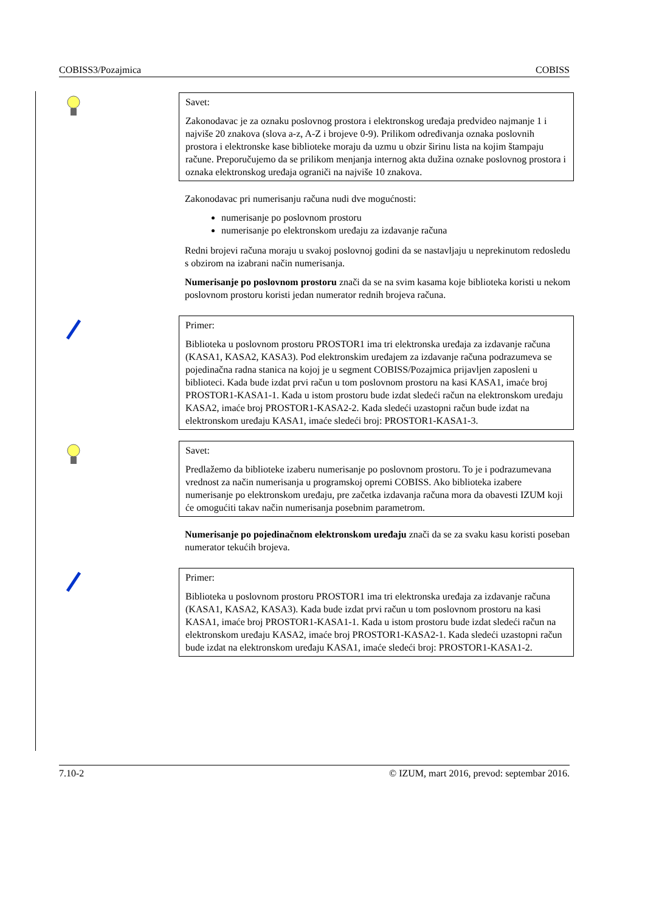COBISS3/Pozajmica COBISS
Savet:
Zakonodavac je za oznaku poslovnog prostora i elektronskog uređaja predvideo najmanje 1 i najviše 20 znakova (slova a-z, A-Z i brojeve 0-9). Prilikom određivanja oznaka poslovnih prostora i elektronske kase biblioteke moraju da uzmu u obzir širinu lista na kojim štampaju račune. Preporučujemo da se prilikom menjanja internog akta dužina oznake poslovnog prostora i oznaka elektronskog uređaja ograniči na najviše 10 znakova.
Zakonodavac pri numerisanju računa nudi dve mogućnosti:
numerisanje po poslovnom prostoru
numerisanje po elektronskom uređaju za izdavanje računa
Redni brojevi računa moraju u svakoj poslovnoj godini da se nastavljaju u neprekinutom redosledu s obzirom na izabrani način numerisanja.
Numerisanje po poslovnom prostoru znači da se na svim kasama koje biblioteka koristi u nekom poslovnom prostoru koristi jedan numerator rednih brojeva računa.
Primer:
Biblioteka u poslovnom prostoru PROSTOR1 ima tri elektronska uređaja za izdavanje računa (KASA1, KASA2, KASA3). Pod elektronskim uređajem za izdavanje računa podrazumeva se pojedinačna radna stanica na kojoj je u segment COBISS/Pozajmica prijavljen zaposleni u biblioteci. Kada bude izdat prvi račun u tom poslovnom prostoru na kasi KASA1, imaće broj PROSTOR1-KASA1-1. Kada u istom prostoru bude izdat sledeći račun na elektronskom uređaju KASA2, imaće broj PROSTOR1-KASA2-2. Kada sledeći uzastopni račun bude izdat na elektronskom uređaju KASA1, imaće sledeći broj: PROSTOR1-KASA1-3.
Savet:
Predlažemo da biblioteke izaberu numerisanje po poslovnom prostoru. To je i podrazumevana vrednost za način numerisanja u programskoj opremi COBISS. Ako biblioteka izabere numerisanje po elektronskom uređaju, pre začetka izdavanja računa mora da obavesti IZUM koji će omogućiti takav način numerisanja posebnim parametrom.
Numerisanje po pojedinačnom elektronskom uređaju znači da se za svaku kasu koristi poseban numerator tekućih brojeva.
Primer:
Biblioteka u poslovnom prostoru PROSTOR1 ima tri elektronska uređaja za izdavanje računa (KASA1, KASA2, KASA3). Kada bude izdat prvi račun u tom poslovnom prostoru na kasi KASA1, imaće broj PROSTOR1-KASA1-1. Kada u istom prostoru bude izdat sledeći račun na elektronskom uređaju KASA2, imaće broj PROSTOR1-KASA2-1. Kada sledeći uzastopni račun bude izdat na elektronskom uređaju KASA1, imaće sledeći broj: PROSTOR1-KASA1-2.
7.10-2 © IZUM, mart 2016, prevod: septembar 2016.